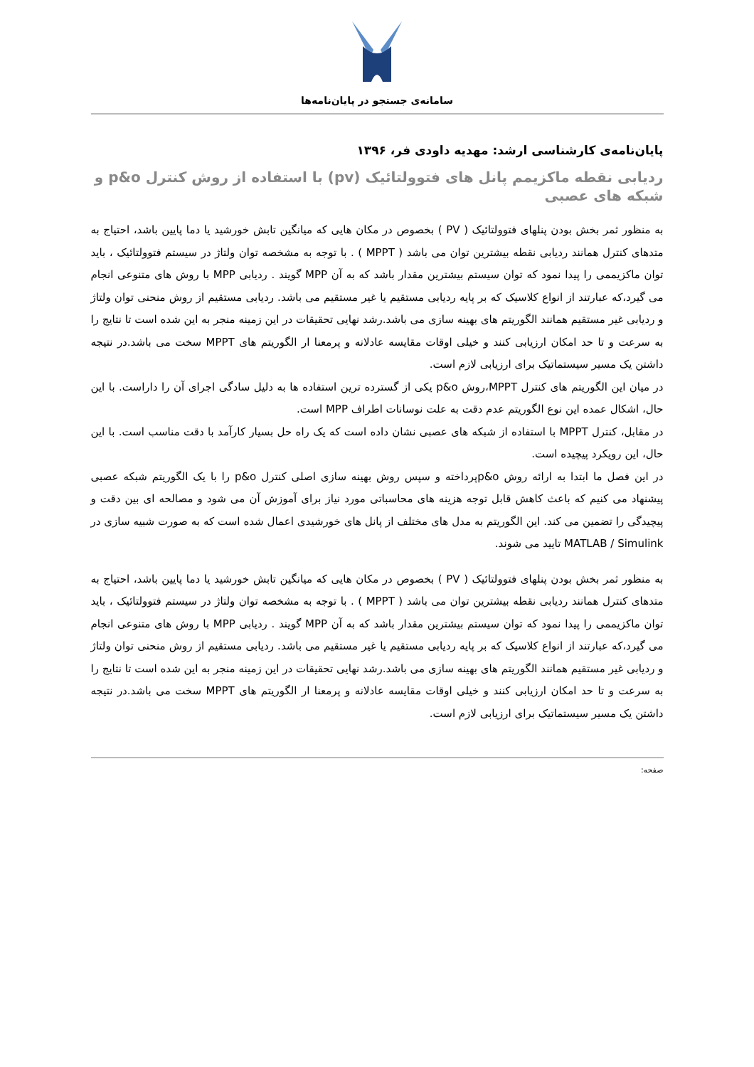سامانه‌ی جستجو در پایان‌نامه‌ها
پایان‌نامه‌ی کارشناسی ارشد: مهدیه داودی فر، ۱۳۹۶
ردیابی نقطه ماکزیمم پانل های فتوولتائیک (pv) با استفاده از روش کنترل p&o و شبکه های عصبی
به منظور ثمر بخش بودن پنلهای فتوولتائیک ( PV ) بخصوص در مکان هایی که میانگین تابش خورشید یا دما پایین باشد، احتیاج به متدهای کنترل همانند ردیابی نقطه بیشترین توان می باشد ( MPPT ) . با توجه به مشخصه توان ولتاژ در سیستم فتوولتائیک ، باید توان ماکزیممی را پیدا نمود که توان سیستم بیشترین مقدار باشد که به آن MPP گویند . ردیابی MPP با روش های متنوعی انجام می گیرد،که عبارتند از انواع کلاسیک که بر پایه ردیابی مستقیم یا غیر مستقیم می باشد. ردیابی مستقیم از روش منحنی توان ولتاژ و ردیابی غیر مستقیم همانند الگوریتم های بهینه سازی می باشد.رشد نهایی تحقیقات در این زمینه منجر به این شده است تا نتایج را به سرعت و تا حد امکان ارزیابی کنند و خیلی اوقات مقایسه عادلانه و پرمعنا ار الگوریتم های MPPT سخت می باشد.در نتیجه داشتن یک مسیر سیستماتیک برای ارزیابی لازم است.
در میان این الگوریتم های کنترل MPPT،روش p&o یکی از گسترده ترین استفاده ها به دلیل سادگی اجرای آن را داراست. با این حال، اشکال عمده این نوع الگوریتم عدم دقت به علت نوسانات اطراف MPP است.
در مقابل، کنترل MPPT با استفاده از شبکه های عصبی نشان داده است که یک راه حل بسیار کارآمد با دقت مناسب است. با این حال، این رویکرد پیچیده است.
در این فصل ما ابتدا به ارائه روش p&oپرداخته و سپس روش بهینه سازی اصلی کنترل p&o را با یک الگوریتم شبکه عصبی پیشنهاد می کنیم که باعث کاهش قابل توجه هزینه های محاسباتی مورد نیاز برای آموزش آن می شود و مصالحه ای بین دقت و پیچیدگی را تضمین می کند. این الگوریتم به مدل های مختلف از پانل های خورشیدی اعمال شده است که به صورت شبیه سازی در MATLAB / Simulink تایید می شوند.
به منظور ثمر بخش بودن پنلهای فتوولتائیک ( PV ) بخصوص در مکان هایی که میانگین تابش خورشید یا دما پایین باشد، احتیاج به متدهای کنترل همانند ردیابی نقطه بیشترین توان می باشد ( MPPT ) . با توجه به مشخصه توان ولتاژ در سیستم فتوولتائیک ، باید توان ماکزیممی را پیدا نمود که توان سیستم بیشترین مقدار باشد که به آن MPP گویند . ردیابی MPP با روش های متنوعی انجام می گیرد،که عبارتند از انواع کلاسیک که بر پایه ردیابی مستقیم یا غیر مستقیم می باشد. ردیابی مستقیم از روش منحنی توان ولتاژ و ردیابی غیر مستقیم همانند الگوریتم های بهینه سازی می باشد.رشد نهایی تحقیقات در این زمینه منجر به این شده است تا نتایج را به سرعت و تا حد امکان ارزیابی کنند و خیلی اوقات مقایسه عادلانه و پرمعنا ار الگوریتم های MPPT سخت می باشد.در نتیجه داشتن یک مسیر سیستماتیک برای ارزیابی لازم است.
صفحه: